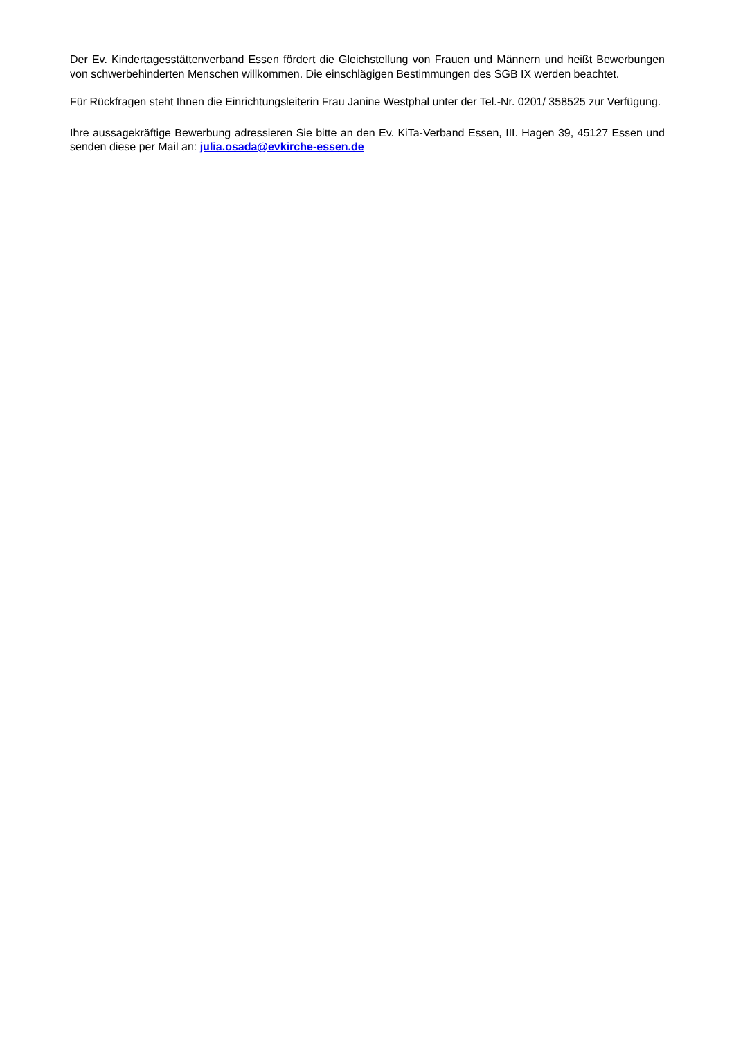Der Ev. Kindertagesstättenverband Essen fördert die Gleichstellung von Frauen und Männern und heißt Bewerbungen von schwerbehinderten Menschen willkommen. Die einschlägigen Bestimmungen des SGB IX werden beachtet.
Für Rückfragen steht Ihnen die Einrichtungsleiterin Frau Janine Westphal unter der Tel.-Nr. 0201/ 358525 zur Verfügung.
Ihre aussagekräftige Bewerbung adressieren Sie bitte an den Ev. KiTa-Verband Essen, III. Hagen 39, 45127 Essen und senden diese per Mail an: julia.osada@evkirche-essen.de